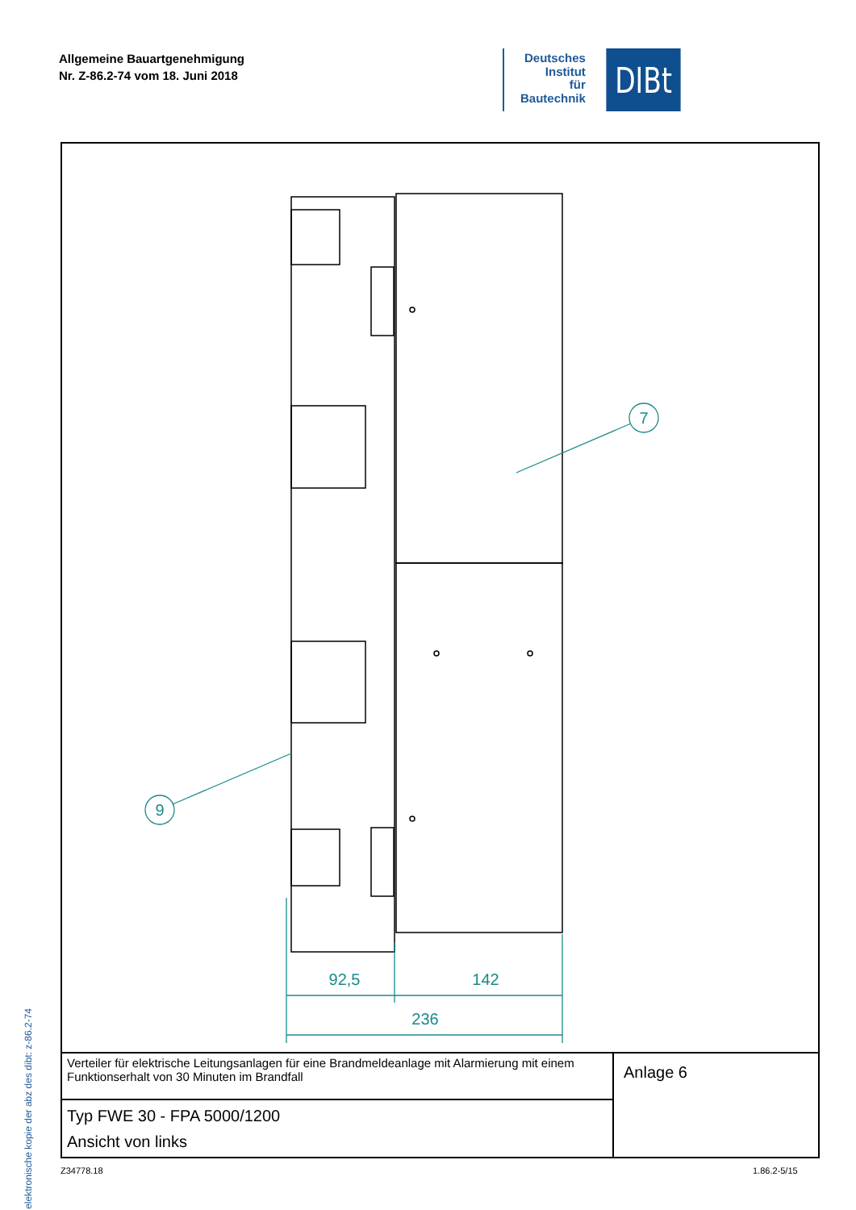Allgemeine Bauartgenehmigung
Nr. Z-86.2-74 vom 18. Juni 2018
Deutsches
Institut
für
Bautechnik
DIBt
elektronische kopie der abz des dibt: z-86.2-74
7
9
92,5
142
236
| Verteiler für elektrische Leitungsanlagen für eine Brandmeldeanlage mit Alarmierung mit einem Funktionserhalt von 30 Minuten im Brandfall | Anlage 6 |
| Typ FWE 30 - FPA 5000/1200 Ansicht von links | |
Z34778.18 1.86.2-5/15